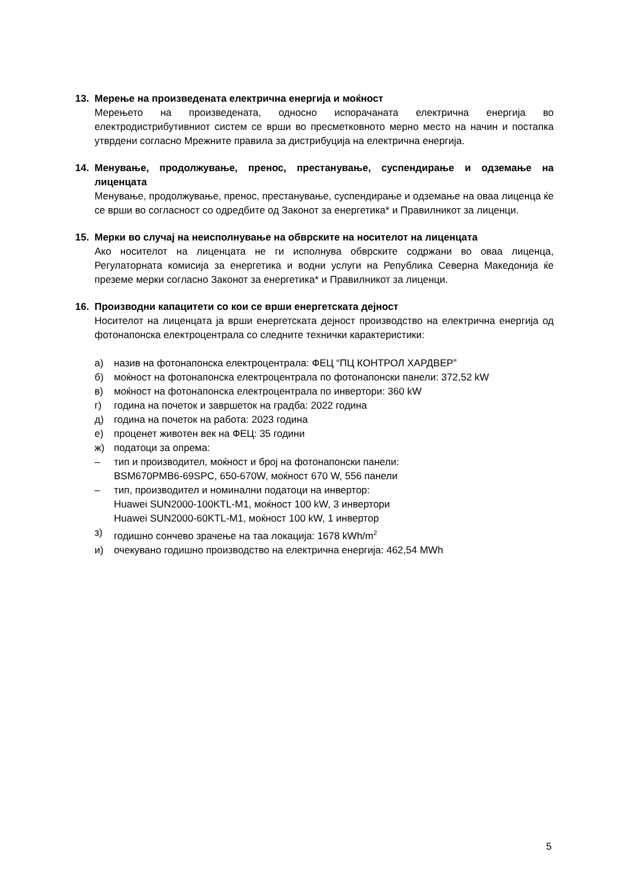13. Мерење на произведената електрична енергија и моќност
Мерењето на произведената, односно испорачаната електрична енергија во електродистрибутивниот систем се врши во пресметковното мерно место на начин и постапка утврдени согласно Мрежните правила за дистрибуција на електрична енергија.
14. Менување, продолжување, пренос, престанување, суспендирање и одземање на лиценцата
Менување, продолжување, пренос, престанување, суспендирање и одземање на оваа лиценца ќе се врши во согласност со одредбите од Законот за енергетика* и Правилникот за лиценци.
15. Мерки во случај на неисполнување на обврските на носителот на лиценцата
Ако носителот на лиценцата не ги исполнува обврските содржани во оваа лиценца, Регулаторната комисија за енергетика и водни услуги на Република Северна Македонија ќе преземе мерки согласно Законот за енергетика* и Правилникот за лиценци.
16. Производни капацитети со кои се врши енергетската дејност
Носителот на лиценцата ја врши енергетската дејност производство на електрична енергија од фотонапонска електроцентрала со следните технички карактеристики:
а) назив на фотонапонска електроцентрала: ФЕЦ “ПЦ КОНТРОЛ ХАРДВЕР”
б) моќност на фотонапонска електроцентрала по фотонапонски панели: 372,52 kW
в) моќност на фотонапонска електроцентрала по инвертори: 360 kW
г) година на почеток и завршеток на градба: 2022 година
д) година на почеток на работа: 2023 година
е) проценет животен век на ФЕЦ: 35 години
ж) податоци за опрема:
– тип и производител, моќност и број на фотонапонски панели:
BSM670PMB6-69SPC, 650-670W, моќност 670 W, 556 панели
– тип, производител и номинални податоци на инвертор:
Huawei SUN2000-100KTL-M1, моќност 100 kW, 3 инвертори
Huawei SUN2000-60KTL-M1, моќност 100 kW, 1 инвертор
з) годишно сончево зрачење на таа локација: 1678 kWh/m<sup>2</sup>
и) очекувано годишно производство на електрична енергија: 462,54 MWh
5